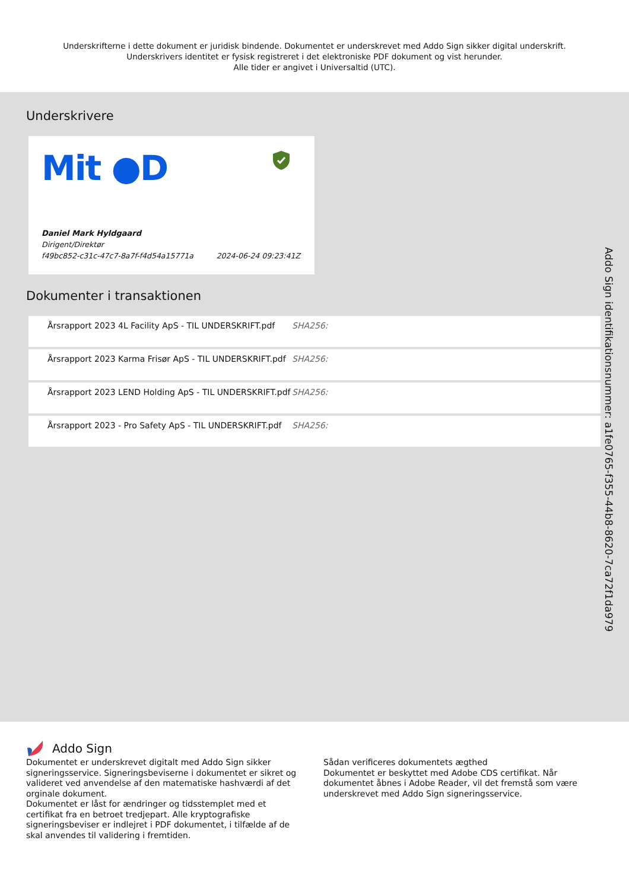Underskrifterne i dette dokument er juridisk bindende. Dokumentet er underskrevet med Addo Sign sikker digital underskrift.
Underskrivers identitet er fysisk registreret i det elektroniske PDF dokument og vist herunder.
Alle tider er angivet i Universaltid (UTC).
Underskrivere
Mit ●D
Daniel Mark Hyldgaard
Dirigent/Direktør
f49bc852-c31c-47c7-8a7f-f4d54a15771a 2024-06-24 09:23:41Z
Dokumenter i transaktionen
| Årsrapport 2023 4L Facility ApS - TIL UNDERSKRIFT.pdf | SHA256: |
| Årsrapport 2023 Karma Frisør ApS - TIL UNDERSKRIFT.pdf | SHA256: |
| Årsrapport 2023 LEND Holding ApS - TIL UNDERSKRIFT.pdf | SHA256: |
| Årsrapport 2023 - Pro Safety ApS - TIL UNDERSKRIFT.pdf | SHA256: |
Addo Sign identifikationsnummer: a1fe0765-f355-44b8-8620-7ca72f1da979
Addo Sign
Dokumentet er underskrevet digitalt med Addo Sign sikker signeringsservice. Signeringsbeviserne i dokumentet er sikret og valideret ved anvendelse af den matematiske hashværdi af det orginale dokument.
Dokumentet er låst for ændringer og tidsstemplet med et certifikat fra en betroet tredjepart. Alle kryptografiske signeringsbeviser er indlejret i PDF dokumentet, i tilfælde af de skal anvendes til validering i fremtiden.
Sådan verificeres dokumentets ægthed
Dokumentet er beskyttet med Adobe CDS certifikat. Når dokumentet åbnes i Adobe Reader, vil det fremstå som være underskrevet med Addo Sign signeringsservice.